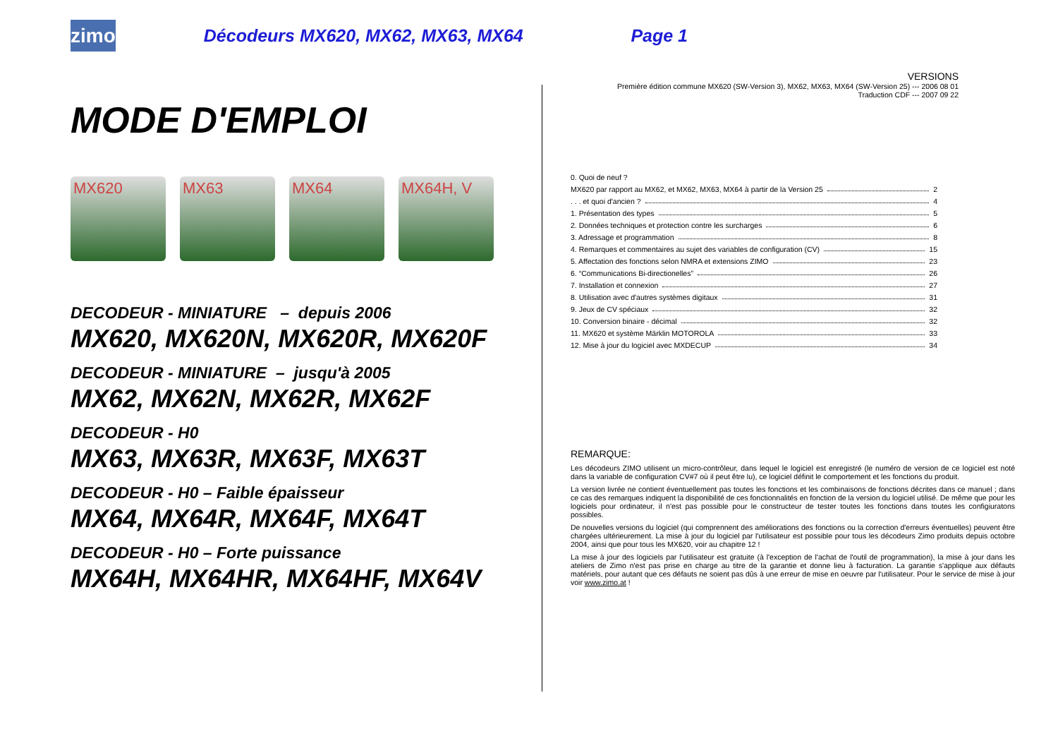zimo
Décodeurs MX620, MX62, MX63, MX64 Page 1
MODE D'EMPLOI
MX620 MX63 MX64 MX64H, V
DECODEUR - MINIATURE – depuis 2006
MX620, MX620N, MX620R, MX620F
DECODEUR - MINIATURE – jusqu'à 2005
MX62, MX62N, MX62R, MX62F
DECODEUR - H0
MX63, MX63R, MX63F, MX63T
DECODEUR - H0 – Faible épaisseur
MX64, MX64R, MX64F, MX64T
DECODEUR - H0 – Forte puissance
MX64H, MX64HR, MX64HF, MX64V
VERSIONS
Première édition commune MX620 (SW-Version 3), MX62, MX63, MX64 (SW-Version 25) --- 2006 08 01
Traduction CDF --- 2007 09 22
0. Quoi de neuf ?
MX620 par rapport au MX62, et MX62, MX63, MX64 à partir de la Version 25 2
. . . et quoi d'ancien ? 4
1. Présentation des types 5
2. Données techniques et protection contre les surcharges 6
3. Adressage et programmation 8
4. Remarques et commentaires au sujet des variables de configuration (CV) 15
5. Affectation des fonctions selon NMRA et extensions ZIMO 23
6. “Communications Bi-directionelles” 26
7. Installation et connexion 27
8. Utilisation avec d'autres systèmes digitaux 31
9. Jeux de CV spéciaux 32
10. Conversion binaire - décimal 32
11. MX620 et système Märklin MOTOROLA 33
12. Mise à jour du logiciel avec MXDECUP 34
REMARQUE:
Les décodeurs ZIMO utilisent un micro-contrôleur, dans lequel le logiciel est enregistré (le numéro de version de ce logiciel est noté dans la variable de configuration CV#7 où il peut être lu), ce logiciel définit le comportement et les fonctions du produit.
La version livrée ne contient éventuellement pas toutes les fonctions et les combinaisons de fonctions décrites dans ce manuel ; dans ce cas des remarques indiquent la disponibilité de ces fonctionnalités en fonction de la version du logiciel utilisé. De même que pour les logiciels pour ordinateur, il n'est pas possible pour le constructeur de tester toutes les fonctions dans toutes les configiuratons possibles.
De nouvelles versions du logiciel (qui comprennent des améliorations des fonctions ou la correction d'erreurs éventuelles) peuvent être chargées ultérieurement. La mise à jour du logiciel par l'utilisateur est possible pour tous les décodeurs Zimo produits depuis octobre 2004, ainsi que pour tous les MX620, voir au chapitre 12 !
La mise à jour des logiciels par l'utilisateur est gratuite (à l'exception de l'achat de l'outil de programmation), la mise à jour dans les ateliers de Zimo n'est pas prise en charge au titre de la garantie et donne lieu à facturation. La garantie s'applique aux défauts matériels, pour autant que ces défauts ne soient pas dûs à une erreur de mise en oeuvre par l'utilisateur. Pour le service de mise à jour voir www.zimo.at !